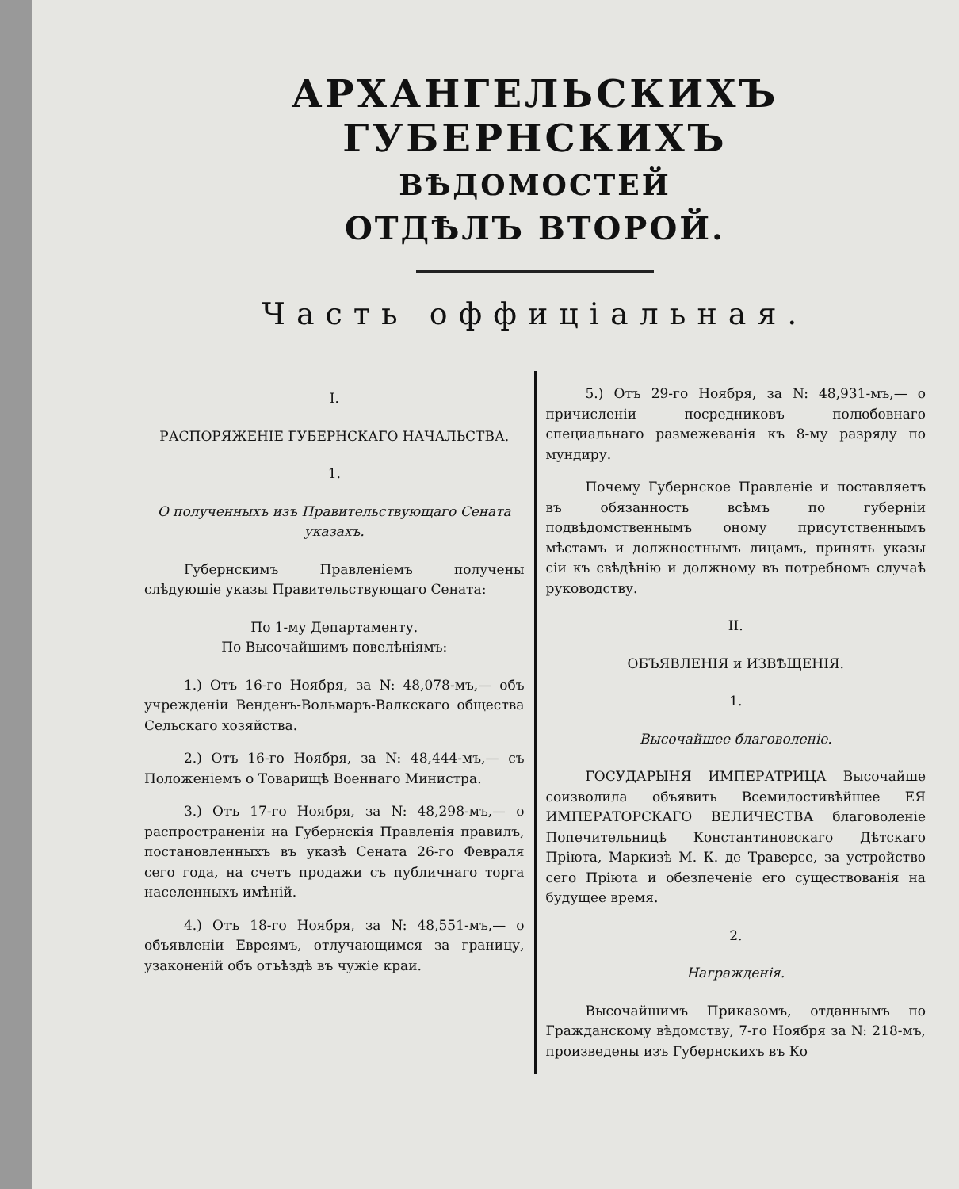АРХАНГЕЛЬСКИХЪ ГУБЕРНСКИХЪ
ВѢДОМОСТЕЙ
ОТДѢЛЪ ВТОРОЙ.
Часть оффиціальная.
I.
РАСПОРЯЖЕНІЕ ГУБЕРНСКАГО НАЧАЛЬСТВА.
1.
О полученныхъ изъ Правительствующаго Сената указахъ.
Губернскимъ Правленіемъ получены слѣдующіе указы Правительствующаго Сената:
По 1-му Департаменту.
По Высочайшимъ повелѣніямъ:
1.) Отъ 16-го Ноября, за N: 48,078-мъ,— объ учрежденіи Венденъ-Вольмаръ-Валкскаго общества Сельскаго хозяйства.
2.) Отъ 16-го Ноября, за N: 48,444-мъ,— съ Положеніемъ о Товарищѣ Военнаго Министра.
3.) Отъ 17-го Ноября, за N: 48,298-мъ,— о распространеніи на Губернскія Правленія правилъ, постановленныхъ въ указѣ Сената 26-го Февраля сего года, на счетъ продажи съ публичнаго торга населенныхъ имѣній.
4.) Отъ 18-го Ноября, за N: 48,551-мъ,— о объявленіи Евреямъ, отлучающимся за границу, узаконеній объ отъѣздѣ въ чужіе краи.
5.) Отъ 29-го Ноября, за N: 48,931-мъ,— о причисленіи посредниковъ полюбовнаго специальнаго размежеванія къ 8-му разряду по мундиру.
Почему Губернское Правленіе и поставляетъ въ обязанность всѣмъ по губерніи подвѣдомственнымъ оному присутственнымъ мѣстамъ и должностнымъ лицамъ, принять указы сіи къ свѣдѣнію и должному въ потребномъ случаѣ руководству.
II.
ОБЪЯВЛЕНІЯ и ИЗВѢЩЕНІЯ.
1.
Высочайшее благоволеніе.
ГОСУДАРЫНЯ ИМПЕРАТРИЦА Высочайше соизволила объявить Всемилостивѣйшее ЕЯ ИМПЕРАТОРСКАГО ВЕЛИЧЕСТВА благоволеніе Попечительницѣ Константиновскаго Дѣтскаго Пріюта, Маркизѣ М. К. де Траверсе, за устройство сего Пріюта и обезпеченіе его существованія на будущее время.
2.
Награжденія.
Высочайшимъ Приказомъ, отданнымъ по Гражданскому вѣдомству, 7-го Ноября за N: 218-мъ, произведены изъ Губернскихъ въ Ко